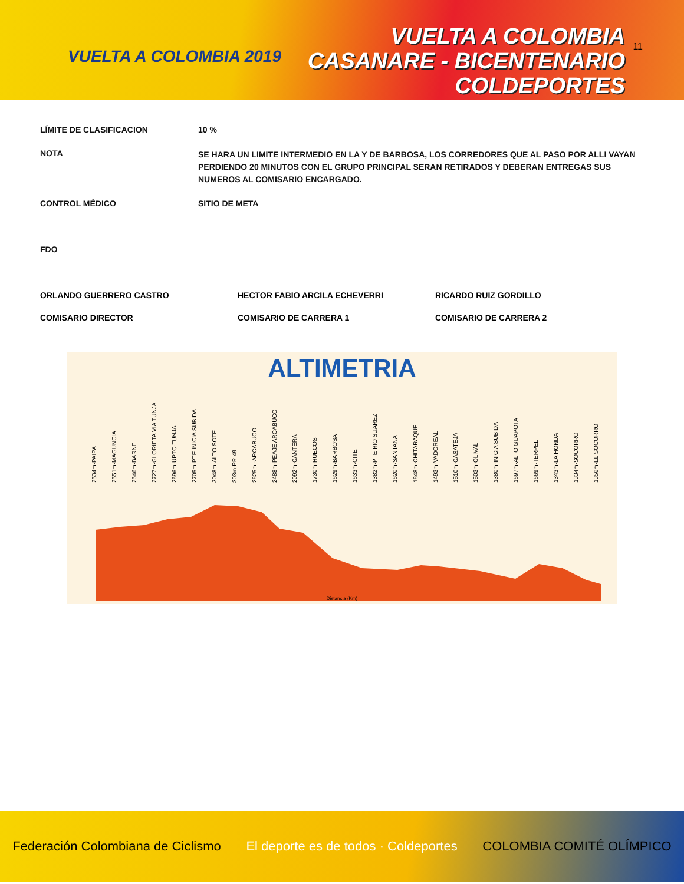VUELTA A COLOMBIA 2019
VUELTA A COLOMBIA
CASANARE - BICENTENARIO
COLDEPORTES
11
LÍMITE DE CLASIFICACION 10 %
NOTA
SE HARA UN LIMITE INTERMEDIO EN LA Y DE BARBOSA, LOS CORREDORES QUE AL PASO POR ALLI VAYAN PERDIENDO 20 MINUTOS CON EL GRUPO PRINCIPAL SERAN RETIRADOS Y DEBERAN ENTREGAS SUS NUMEROS AL COMISARIO ENCARGADO.
CONTROL MÉDICO SITIO DE META
FDO
ORLANDO GUERRERO CASTRO HECTOR FABIO ARCILA ECHEVERRI RICARDO RUIZ GORDILLO
COMISARIO DIRECTOR COMISARIO DE CARRERA 1 COMISARIO DE CARRERA 2
ALTIMETRIA
2534m-PAIPA 2551m-MAGUNCIA 2646m-BARNE 2727m-GLORIETA VIA TUNJA 2696m-UPTC-TUNJA 2705m-PTE INICIA SUBIDA 3048m-ALTO SOTE 303m-PR 49 2625m -ARCABUCO 2488m-PEAJE ARCABUCO 2092m-CANTERA 1730m-HUECOS 1629m-BARBOSA 1633m-CITE 1382m-PTE RIO SUAREZ 1620m-SANTANA 1648m-CHITARAQUE 1493m-VADOREAL 1510m-CASATEJA 1503m-OLIVAL 1380m-INICIA SUBIDA 1697m-ALTO GUAPOTA 1669m-TERPEL 1343m-LA HONDA 1334m-SOCORRO 1350m-EL SOCORRO
Distancia (Km)
Federación Colombiana de Ciclismo El deporte es de todos · Coldeportes COLOMBIA COMITÉ OLÍMPICO